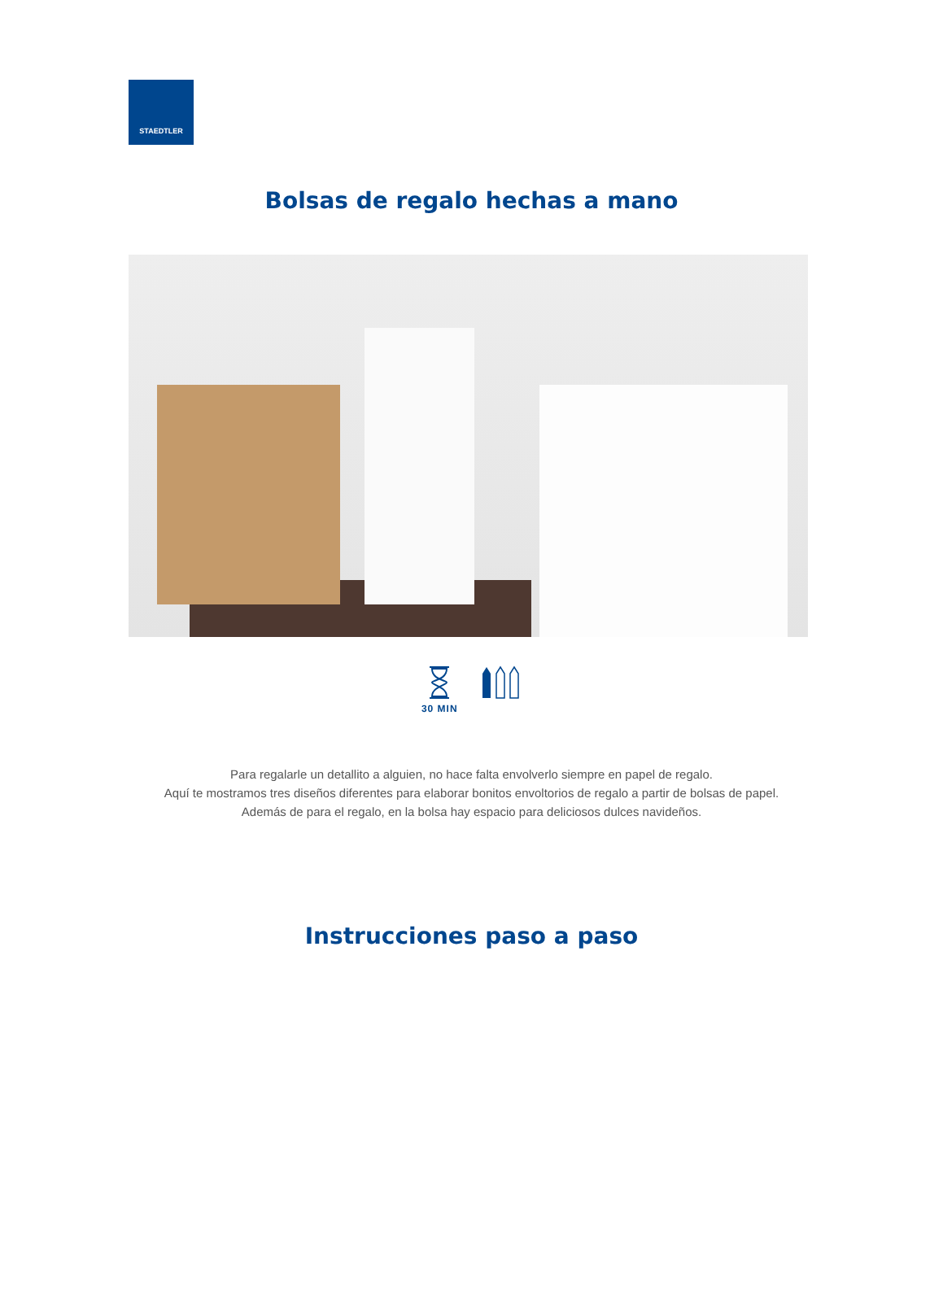STAEDTLER
Bolsas de regalo hechas a mano
30 MIN
Para regalarle un detallito a alguien, no hace falta envolverlo siempre en papel de regalo.
Aquí te mostramos tres diseños diferentes para elaborar bonitos envoltorios de regalo a partir de bolsas de papel.
Además de para el regalo, en la bolsa hay espacio para deliciosos dulces navideños.
Instrucciones paso a paso